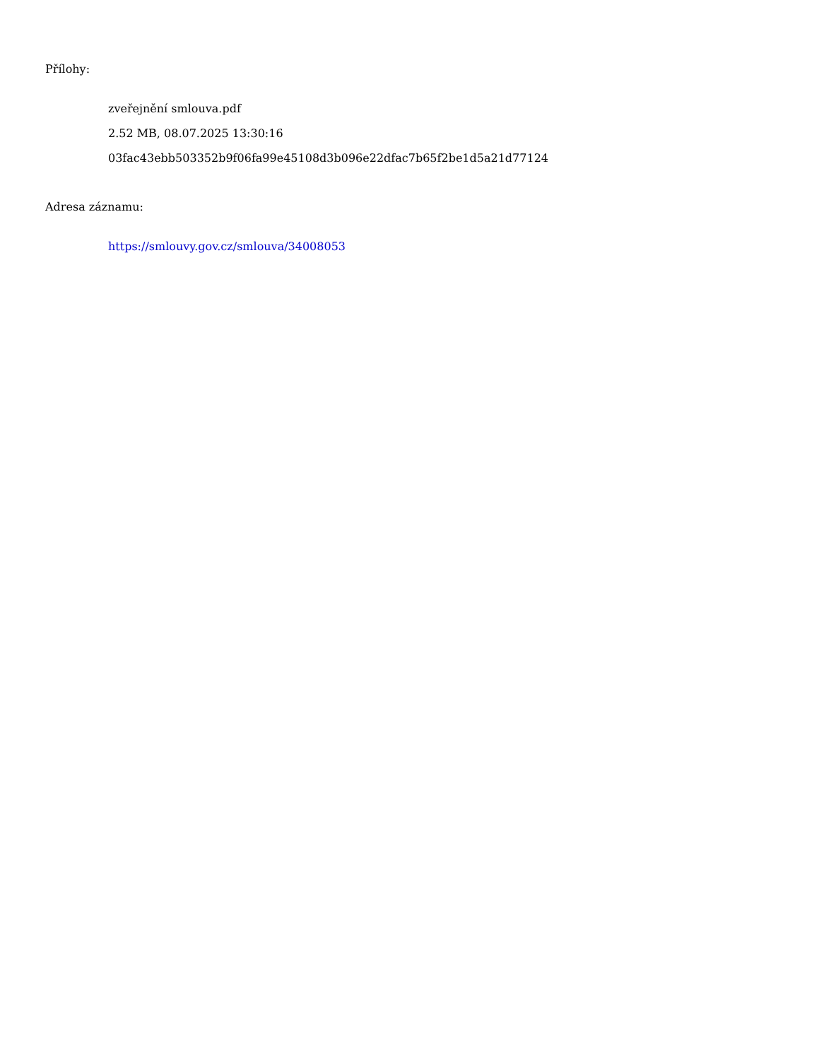Přílohy:
zveřejnění smlouva.pdf
2.52 MB, 08.07.2025 13:30:16
03fac43ebb503352b9f06fa99e45108d3b096e22dfac7b65f2be1d5a21d77124
Adresa záznamu:
https://smlouvy.gov.cz/smlouva/34008053